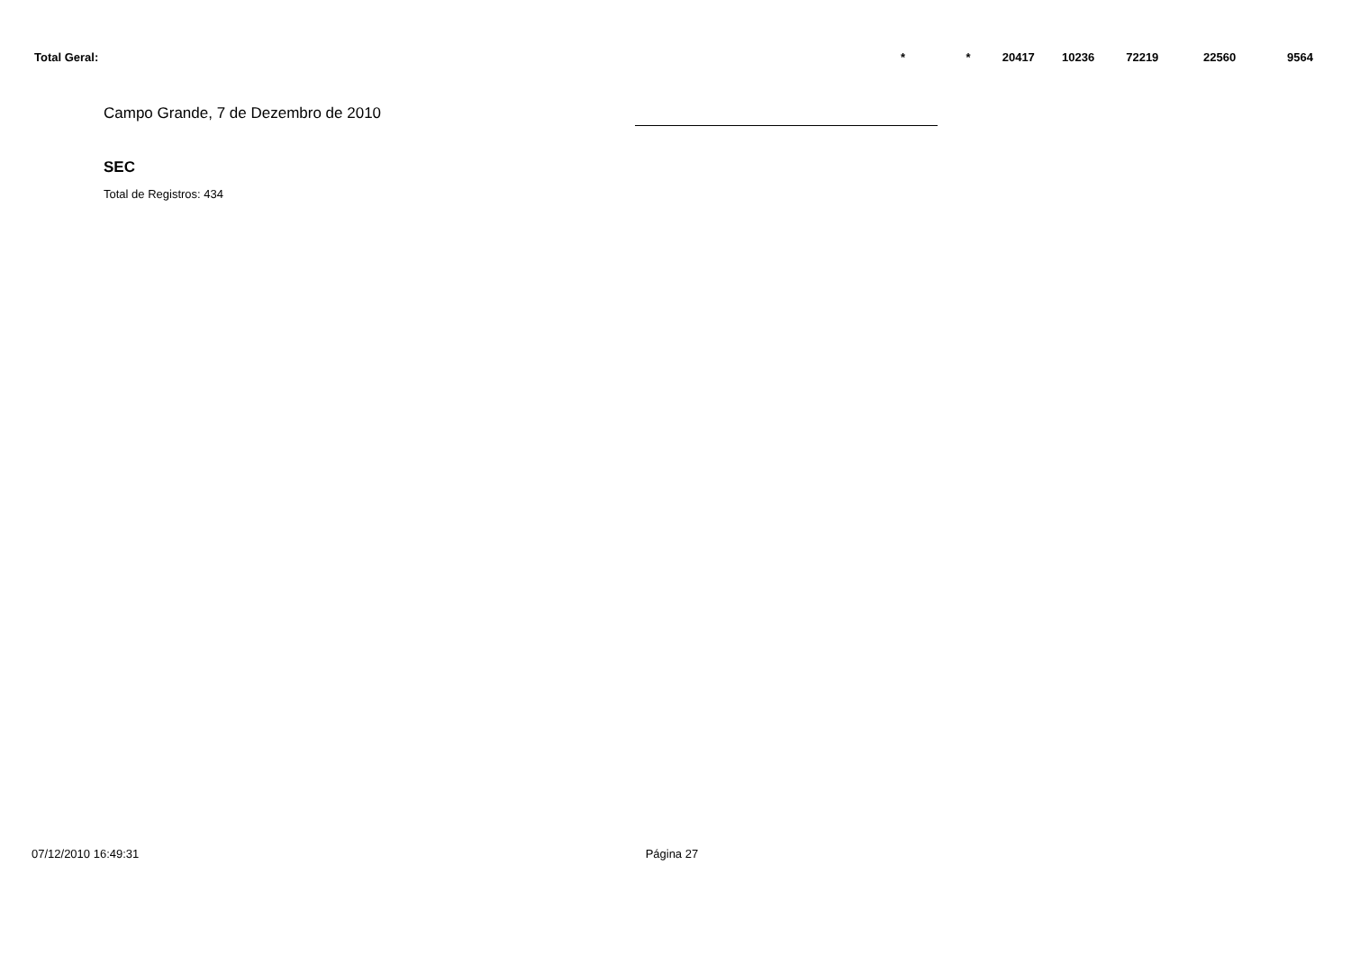| Total Geral: | * | * | 20417 | 10236 | 72219 | 22560 | 9564 | |
Campo Grande, 7 de Dezembro de 2010
SEC
Total de Registros: 434
07/12/2010 16:49:31 Página 27